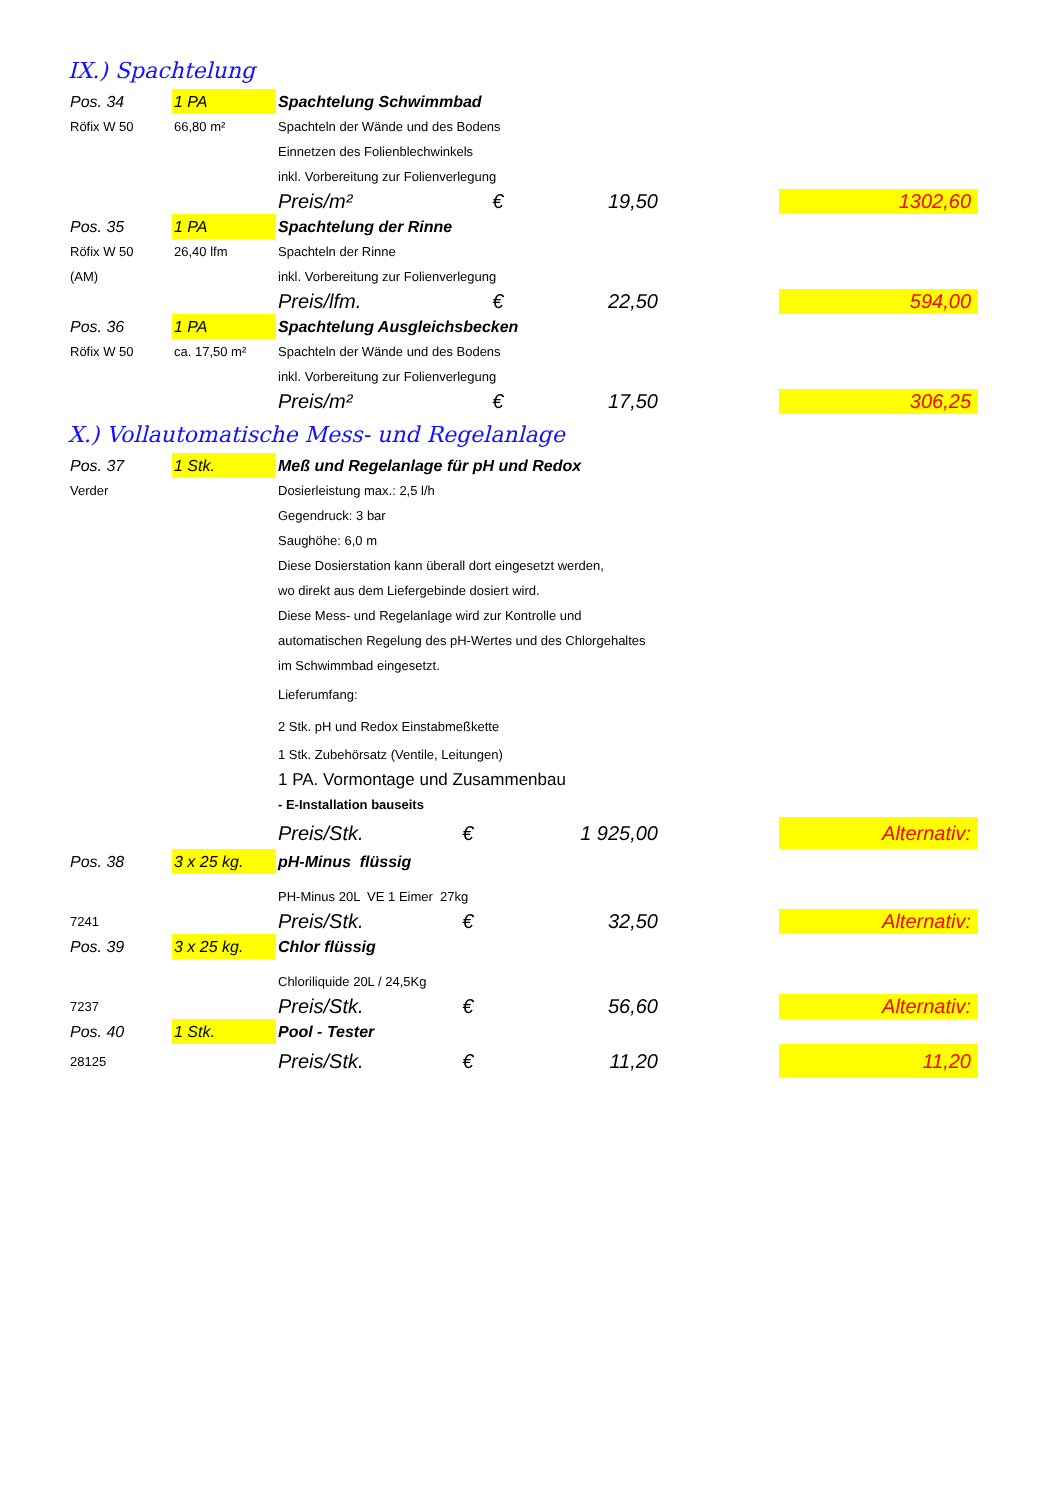IX.) Spachtelung
| Pos. 34 | 1 PA | Spachtelung Schwimmbad | | | | |
| Röfix W 50 | 66,80 m² | Spachteln der Wände und des Bodens | | | | |
| | | Einnetzen des Folienblechwinkels | | | | |
| | | inkl. Vorbereitung zur Folienverlegung | | | | |
| | | Preis/m² | € | 19,50 | | 1302,60 |
| Pos. 35 | 1 PA | Spachtelung der Rinne | | | | |
| Röfix W 50 | 26,40 lfm | Spachteln der Rinne | | | | |
| (AM) | | inkl. Vorbereitung zur Folienverlegung | | | | |
| | | Preis/lfm. | € | 22,50 | | 594,00 |
| Pos. 36 | 1 PA | Spachtelung Ausgleichsbecken | | | | |
| Röfix W 50 | ca. 17,50 m² | Spachteln der Wände und des Bodens | | | | |
| | | inkl. Vorbereitung zur Folienverlegung | | | | |
| | | Preis/m² | € | 17,50 | | 306,25 |
X.) Vollautomatische Mess- und Regelanlage
| Pos. 37 | 1 Stk. | Meß und Regelanlage für pH und Redox | | | | |
| Verder | | Dosierleistung max.: 2,5 l/h | | | | |
| | | Gegendruck: 3 bar | | | | |
| | | Saughöhe: 6,0 m | | | | |
| | | Diese Dosierstation kann überall dort eingesetzt werden, | | | | |
| | | wo direkt aus dem Liefergebinde dosiert wird. | | | | |
| | | Diese Mess- und Regelanlage wird zur Kontrolle und | | | | |
| | | automatischen Regelung des pH-Wertes und des Chlorgehaltes | | | | |
| | | im Schwimmbad eingesetzt. | | | | |
| | | Lieferumfang: | | | | |
| | | 2 Stk. pH und Redox Einstabmeßkette | | | | |
| | | 1 Stk. Zubehörsatz (Ventile, Leitungen) | | | | |
| | | 1 PA. Vormontage und Zusammenbau | | | | |
| | | - E-Installation bauseits | | | | |
| | | Preis/Stk. | € | 1 925,00 | | Alternativ: |
| Pos. 38 | 3 x 25 kg. | pH-Minus flüssig | | | | |
| | | PH-Minus 20L VE 1 Eimer 27kg | | | | |
| 7241 | | Preis/Stk. | € | 32,50 | | Alternativ: |
| Pos. 39 | 3 x 25 kg. | Chlor flüssig | | | | |
| | | Chloriliquide 20L / 24,5Kg | | | | |
| 7237 | | Preis/Stk. | € | 56,60 | | Alternativ: |
| Pos. 40 | 1 Stk. | Pool - Tester | | | | |
| 28125 | | Preis/Stk. | € | 11,20 | | 11,20 |